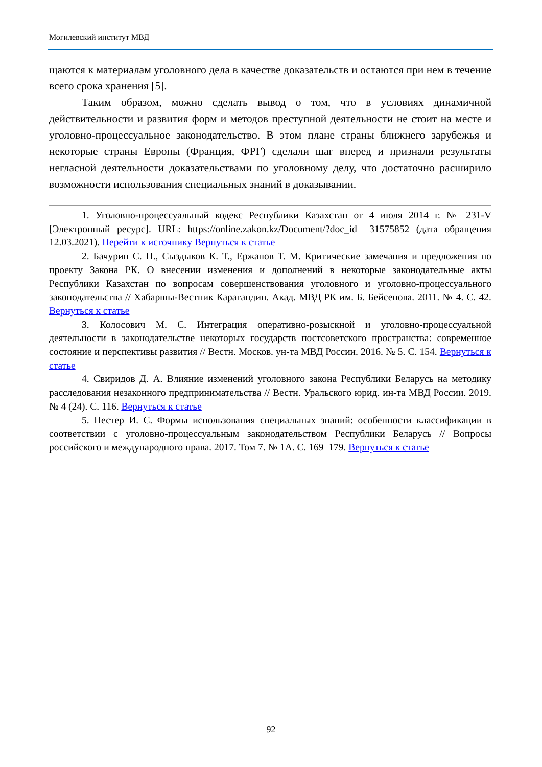Могилевский институт МВД
щаются к материалам уголовного дела в качестве доказательств и остаются при нем в течение всего срока хранения [5].
Таким образом, можно сделать вывод о том, что в условиях динамичной действительности и развития форм и методов преступной деятельности не стоит на месте и уголовно-процессуальное законодательство. В этом плане страны ближнего зарубежья и некоторые страны Европы (Франция, ФРГ) сделали шаг вперед и признали результаты негласной деятельности доказательствами по уголовному делу, что достаточно расширило возможности использования специальных знаний в доказывании.
1. Уголовно-процессуальный кодекс Республики Казахстан от 4 июля 2014 г. № 231-V [Электронный ресурс]. URL: https://online.zakon.kz/Document/?doc_id= 31575852 (дата обращения 12.03.2021). Перейти к источнику Вернуться к статье
2. Бачурин С. Н., Сыздыков К. Т., Ержанов Т. М. Критические замечания и предложения по проекту Закона РК. О внесении изменения и дополнений в некоторые законодательные акты Республики Казахстан по вопросам совершенствования уголовного и уголовно-процессуального законодательства // Хабаршы-Вестник Карагандин. Акад. МВД РК им. Б. Бейсенова. 2011. № 4. С. 42. Вернуться к статье
3. Колосович М. С. Интеграция оперативно-розыскной и уголовно-процессуальной деятельности в законодательстве некоторых государств постсоветского пространства: современное состояние и перспективы развития // Вестн. Москов. ун-та МВД России. 2016. № 5. С. 154. Вернуться к статье
4. Свиридов Д. А. Влияние изменений уголовного закона Республики Беларусь на методику расследования незаконного предпринимательства // Вестн. Уральского юрид. ин-та МВД России. 2019. № 4 (24). С. 116. Вернуться к статье
5. Нестер И. С. Формы использования специальных знаний: особенности классификации в соответствии с уголовно-процессуальным законодательством Республики Беларусь // Вопросы российского и международного права. 2017. Том 7. № 1А. С. 169–179. Вернуться к статье
92